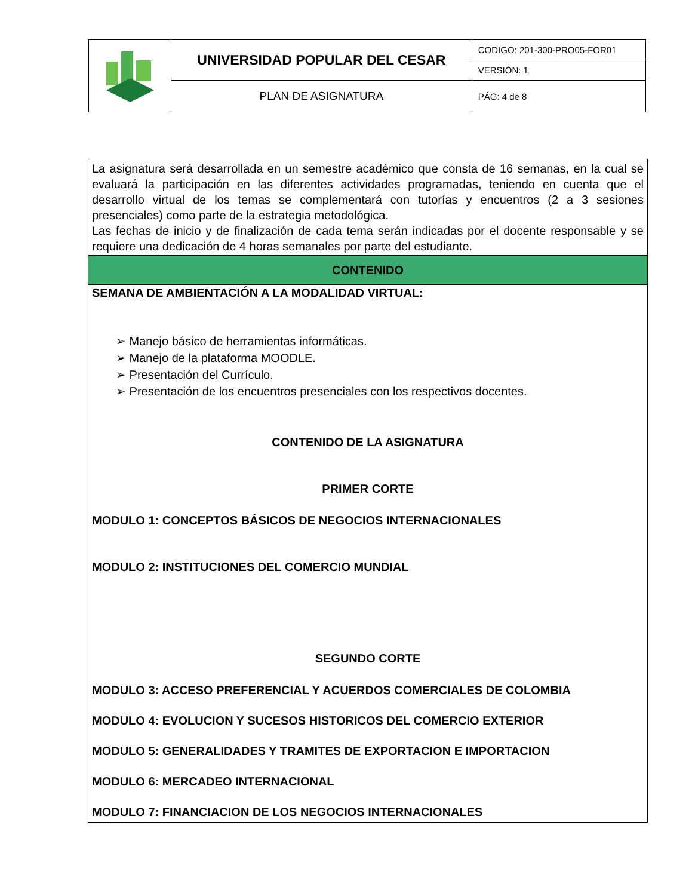| | UNIVERSIDAD POPULAR DEL CESAR | CODIGO: 201-300-PRO05-FOR01 |
| | | VERSIÓN: 1 |
| | PLAN DE ASIGNATURA | PÁG: 4 de 8 |
| La asignatura será desarrollada en un semestre académico que consta de 16 semanas, en la cual se evaluará la participación en las diferentes actividades programadas, teniendo en cuenta que el desarrollo virtual de los temas se complementará con tutorías y encuentros (2 a 3 sesiones presenciales) como parte de la estrategia metodológica. Las fechas de inicio y de finalización de cada tema serán indicadas por el docente responsable y se requiere una dedicación de 4 horas semanales por parte del estudiante. |
| CONTENIDO |
| SEMANA DE AMBIENTACIÓN A LA MODALIDAD VIRTUAL: ➢ Manejo básico de herramientas informáticas. ➢ Manejo de la plataforma MOODLE. ➢ Presentación del Currículo. ➢ Presentación de los encuentros presenciales con los respectivos docentes. CONTENIDO DE LA ASIGNATURA PRIMER CORTE MODULO 1: CONCEPTOS BÁSICOS DE NEGOCIOS INTERNACIONALES MODULO 2: INSTITUCIONES DEL COMERCIO MUNDIAL SEGUNDO CORTE MODULO 3: ACCESO PREFERENCIAL Y ACUERDOS COMERCIALES DE COLOMBIA MODULO 4: EVOLUCION Y SUCESOS HISTORICOS DEL COMERCIO EXTERIOR MODULO 5: GENERALIDADES Y TRAMITES DE EXPORTACION E IMPORTACION MODULO 6: MERCADEO INTERNACIONAL MODULO 7: FINANCIACION DE LOS NEGOCIOS INTERNACIONALES |